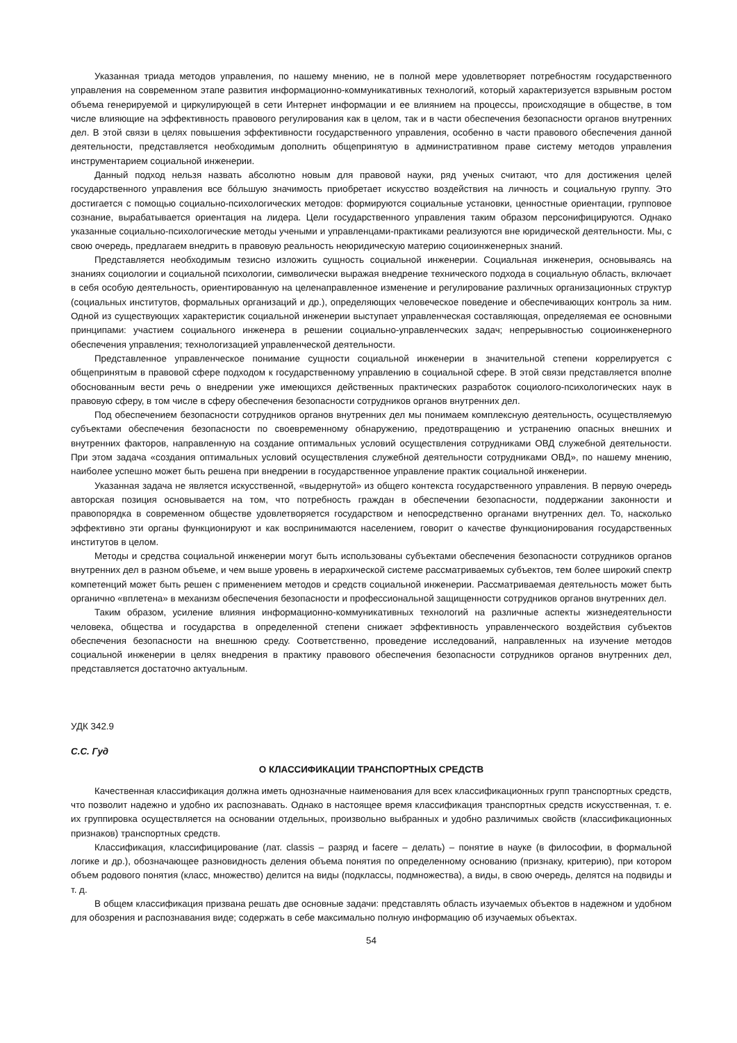Указанная триада методов управления, по нашему мнению, не в полной мере удовлетворяет потребностям государственного управления на современном этапе развития информационно-коммуникативных технологий, который характеризуется взрывным ростом объема генерируемой и циркулирующей в сети Интернет информации и ее влиянием на процессы, происходящие в обществе, в том числе влияющие на эффективность правового регулирования как в целом, так и в части обеспечения безопасности органов внутренних дел. В этой связи в целях повышения эффективности государственного управления, особенно в части правового обеспечения данной деятельности, представляется необходимым дополнить общепринятую в административном праве систему методов управления инструментарием социальной инженерии.
Данный подход нельзя назвать абсолютно новым для правовой науки, ряд ученых считают, что для достижения целей государственного управления все бóльшую значимость приобретает искусство воздействия на личность и социальную группу. Это достигается с помощью социально-психологических методов: формируются социальные установки, ценностные ориентации, групповое сознание, вырабатывается ориентация на лидера. Цели государственного управления таким образом персонифицируются. Однако указанные социально-психологические методы учеными и управленцами-практиками реализуются вне юридической деятельности. Мы, с свою очередь, предлагаем внедрить в правовую реальность неюридическую материю социоинженерных знаний.
Представляется необходимым тезисно изложить сущность социальной инженерии. Социальная инженерия, основываясь на знаниях социологии и социальной психологии, символически выражая внедрение технического подхода в социальную область, включает в себя особую деятельность, ориентированную на целенаправленное изменение и регулирование различных организационных структур (социальных институтов, формальных организаций и др.), определяющих человеческое поведение и обеспечивающих контроль за ним. Одной из существующих характеристик социальной инженерии выступает управленческая составляющая, определяемая ее основными принципами: участием социального инженера в решении социально-управленческих задач; непрерывностью социоинженерного обеспечения управления; технологизацией управленческой деятельности.
Представленное управленческое понимание сущности социальной инженерии в значительной степени коррелируется с общепринятым в правовой сфере подходом к государственному управлению в социальной сфере. В этой связи представляется вполне обоснованным вести речь о внедрении уже имеющихся действенных практических разработок социолого-психологических наук в правовую сферу, в том числе в сферу обеспечения безопасности сотрудников органов внутренних дел.
Под обеспечением безопасности сотрудников органов внутренних дел мы понимаем комплексную деятельность, осуществляемую субъектами обеспечения безопасности по своевременному обнаружению, предотвращению и устранению опасных внешних и внутренних факторов, направленную на создание оптимальных условий осуществления сотрудниками ОВД служебной деятельности. При этом задача «создания оптимальных условий осуществления служебной деятельности сотрудниками ОВД», по нашему мнению, наиболее успешно может быть решена при внедрении в государственное управление практик социальной инженерии.
Указанная задача не является искусственной, «выдернутой» из общего контекста государственного управления. В первую очередь авторская позиция основывается на том, что потребность граждан в обеспечении безопасности, поддержании законности и правопорядка в современном обществе удовлетворяется государством и непосредственно органами внутренних дел. То, насколько эффективно эти органы функционируют и как воспринимаются населением, говорит о качестве функционирования государственных институтов в целом.
Методы и средства социальной инженерии могут быть использованы субъектами обеспечения безопасности сотрудников органов внутренних дел в разном объеме, и чем выше уровень в иерархической системе рассматриваемых субъектов, тем более широкий спектр компетенций может быть решен с применением методов и средств социальной инженерии. Рассматриваемая деятельность может быть органично «вплетена» в механизм обеспечения безопасности и профессиональной защищенности сотрудников органов внутренних дел.
Таким образом, усиление влияния информационно-коммуникативных технологий на различные аспекты жизнедеятельности человека, общества и государства в определенной степени снижает эффективность управленческого воздействия субъектов обеспечения безопасности на внешнюю среду. Соответственно, проведение исследований, направленных на изучение методов социальной инженерии в целях внедрения в практику правового обеспечения безопасности сотрудников органов внутренних дел, представляется достаточно актуальным.
УДК 342.9
С.С. Гуд
О КЛАССИФИКАЦИИ ТРАНСПОРТНЫХ СРЕДСТВ
Качественная классификация должна иметь однозначные наименования для всех классификационных групп транспортных средств, что позволит надежно и удобно их распознавать. Однако в настоящее время классификация транспортных средств искусственная, т. е. их группировка осуществляется на основании отдельных, произвольно выбранных и удобно различимых свойств (классификационных признаков) транспортных средств.
Классификация, классифицирование (лат. classis – разряд и facere – делать) – понятие в науке (в философии, в формальной логике и др.), обозначающее разновидность деления объема понятия по определенному основанию (признаку, критерию), при котором объем родового понятия (класс, множество) делится на виды (подклассы, подмножества), а виды, в свою очередь, делятся на подвиды и т. д.
В общем классификация призвана решать две основные задачи: представлять область изучаемых объектов в надежном и удобном для обозрения и распознавания виде; содержать в себе максимально полную информацию об изучаемых объектах.
54